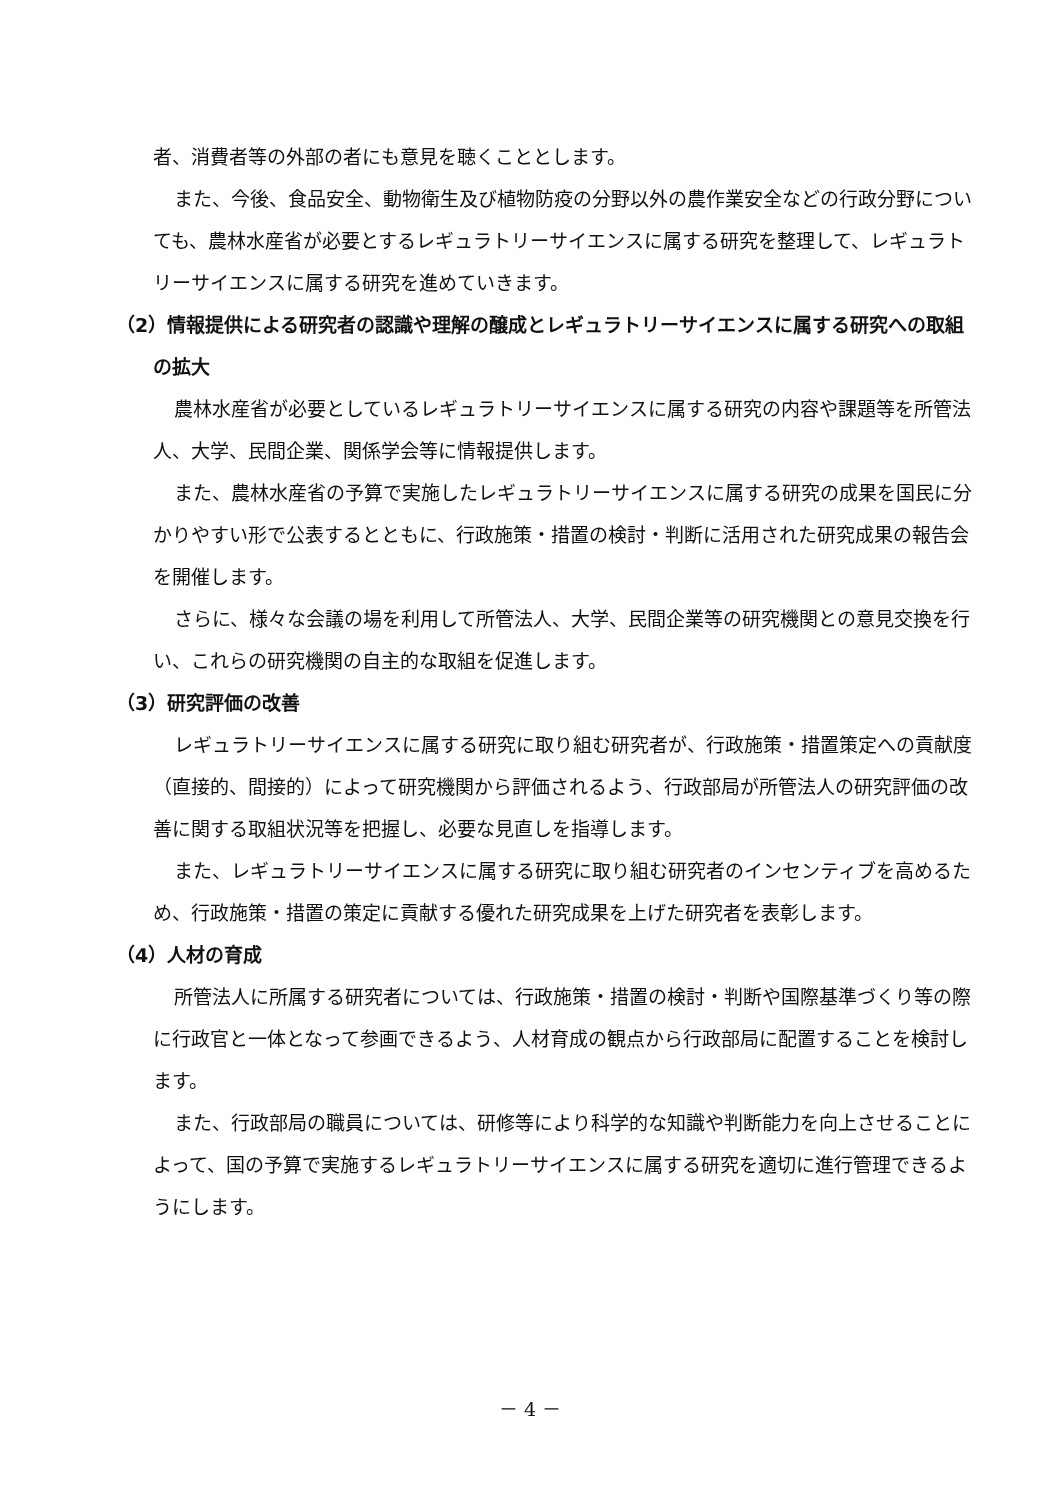者、消費者等の外部の者にも意見を聴くこととします。
また、今後、食品安全、動物衛生及び植物防疫の分野以外の農作業安全などの行政分野についても、農林水産省が必要とするレギュラトリーサイエンスに属する研究を整理して、レギュラトリーサイエンスに属する研究を進めていきます。
（2）情報提供による研究者の認識や理解の醸成とレギュラトリーサイエンスに属する研究への取組の拡大
農林水産省が必要としているレギュラトリーサイエンスに属する研究の内容や課題等を所管法人、大学、民間企業、関係学会等に情報提供します。
また、農林水産省の予算で実施したレギュラトリーサイエンスに属する研究の成果を国民に分かりやすい形で公表するとともに、行政施策・措置の検討・判断に活用された研究成果の報告会を開催します。
さらに、様々な会議の場を利用して所管法人、大学、民間企業等の研究機関との意見交換を行い、これらの研究機関の自主的な取組を促進します。
（3）研究評価の改善
レギュラトリーサイエンスに属する研究に取り組む研究者が、行政施策・措置策定への貢献度（直接的、間接的）によって研究機関から評価されるよう、行政部局が所管法人の研究評価の改善に関する取組状況等を把握し、必要な見直しを指導します。
また、レギュラトリーサイエンスに属する研究に取り組む研究者のインセンティブを高めるため、行政施策・措置の策定に貢献する優れた研究成果を上げた研究者を表彰します。
（4）人材の育成
所管法人に所属する研究者については、行政施策・措置の検討・判断や国際基準づくり等の際に行政官と一体となって参画できるよう、人材育成の観点から行政部局に配置することを検討します。
また、行政部局の職員については、研修等により科学的な知識や判断能力を向上させることによって、国の予算で実施するレギュラトリーサイエンスに属する研究を適切に進行管理できるようにします。
－ 4 －